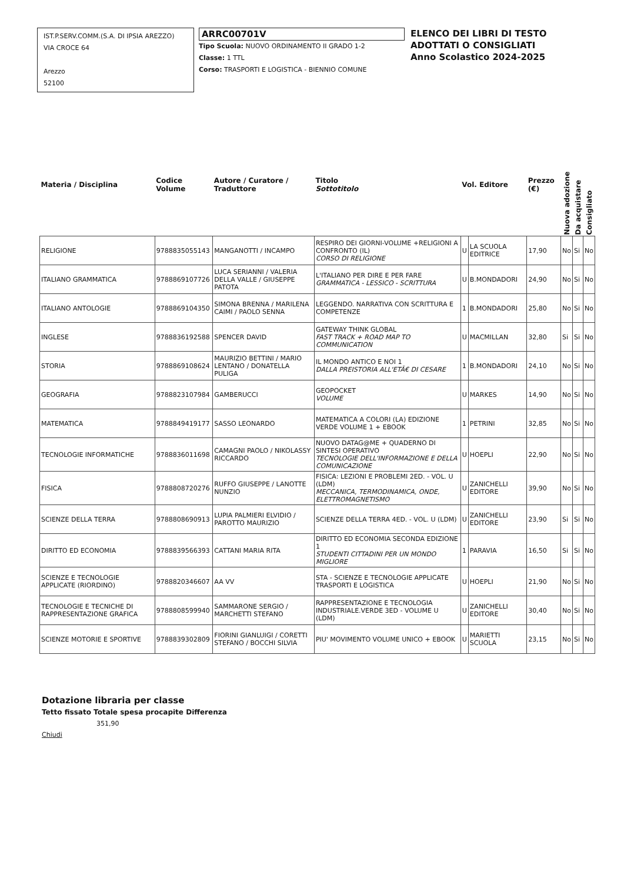IST.P.SERV.COMM.(S.A. DI IPSIA AREZZO)
VIA CROCE 64
Arezzo
52100
ARRC00701V
Tipo Scuola: NUOVO ORDINAMENTO II GRADO 1-2
Classe: 1 TTL
Corso: TRASPORTI E LOGISTICA - BIENNIO COMUNE
ELENCO DEI LIBRI DI TESTO
ADOTTATI O CONSIGLIATI
Anno Scolastico 2024-2025
| Materia / Disciplina | Codice Volume | Autore / Curatore / Traduttore | Titolo Sottotitolo | Vol. Editore | | Prezzo (€) | Nuova adozione | Da acquistare | Consigliato |
| --- | --- | --- | --- | --- | --- | --- | --- | --- | --- |
| RELIGIONE | 9788835055143 | MANGANOTTI / INCAMPO | RESPIRO DEI GIORNI-VOLUME +RELIGIONI A CONFRONTO (IL) CORSO DI RELIGIONE | U | LA SCUOLA EDITRICE | 17,90 | No | Si | No |
| ITALIANO GRAMMATICA | 9788869107726 | LUCA SERIANNI / VALERIA DELLA VALLE / GIUSEPPE PATOTA | L'ITALIANO PER DIRE E PER FARE GRAMMATICA - LESSICO - SCRITTURA | U | B.MONDADORI | 24,90 | No | Si | No |
| ITALIANO ANTOLOGIE | 9788869104350 | SIMONA BRENNA / MARILENA CAIMI / PAOLO SENNA | LEGGENDO. NARRATIVA CON SCRITTURA E COMPETENZE | 1 | B.MONDADORI | 25,80 | No | Si | No |
| INGLESE | 9788836192588 | SPENCER DAVID | GATEWAY THINK GLOBAL FAST TRACK + ROAD MAP TO COMMUNICATION | U | MACMILLAN | 32,80 | Si | Si | No |
| STORIA | 9788869108624 | MAURIZIO BETTINI / MARIO LENTANO / DONATELLA PULIGA | IL MONDO ANTICO E NOI 1 DALLA PREISTORIA ALL'ETÃ€ DI CESARE | 1 | B.MONDADORI | 24,10 | No | Si | No |
| GEOGRAFIA | 9788823107984 | GAMBERUCCI | GEOPOCKET VOLUME | U | MARKES | 14,90 | No | Si | No |
| MATEMATICA | 9788849419177 | SASSO LEONARDO | MATEMATICA A COLORI (LA) EDIZIONE VERDE VOLUME 1 + EBOOK | 1 | PETRINI | 32,85 | No | Si | No |
| TECNOLOGIE INFORMATICHE | 9788836011698 | CAMAGNI PAOLO / NIKOLASSY RICCARDO | NUOVO DATAG@ME + QUADERNO DI SINTESI OPERATIVO TECNOLOGIE DELL'INFORMAZIONE E DELLA COMUNICAZIONE | U | HOEPLI | 22,90 | No | Si | No |
| FISICA | 9788808720276 | RUFFO GIUSEPPE / LANOTTE NUNZIO | FISICA: LEZIONI E PROBLEMI 2ED. - VOL. U (LDM) MECCANICA, TERMODINAMICA, ONDE, ELETTROMAGNETISMO | U | ZANICHELLI EDITORE | 39,90 | No | Si | No |
| SCIENZE DELLA TERRA | 9788808690913 | LUPIA PALMIERI ELVIDIO / PAROTTO MAURIZIO | SCIENZE DELLA TERRA 4ED. - VOL. U (LDM) | U | ZANICHELLI EDITORE | 23,90 | Si | Si | No |
| DIRITTO ED ECONOMIA | 9788839566393 | CATTANI MARIA RITA | DIRITTO ED ECONOMIA SECONDA EDIZIONE 1 STUDENTI CITTADINI PER UN MONDO MIGLIORE | 1 | PARAVIA | 16,50 | Si | Si | No |
| SCIENZE E TECNOLOGIE APPLICATE (RIORDINO) | 9788820346607 | AA VV | STA - SCIENZE E TECNOLOGIE APPLICATE TRASPORTI E LOGISTICA | U | HOEPLI | 21,90 | No | Si | No |
| TECNOLOGIE E TECNICHE DI RAPPRESENTAZIONE GRAFICA | 9788808599940 | SAMMARONE SERGIO / MARCHETTI STEFANO | RAPPRESENTAZIONE E TECNOLOGIA INDUSTRIALE.VERDE 3ED - VOLUME U (LDM) | U | ZANICHELLI EDITORE | 30,40 | No | Si | No |
| SCIENZE MOTORIE E SPORTIVE | 9788839302809 | FIORINI GIANLUIGI / CORETTI STEFANO / BOCCHI SILVIA | PIU' MOVIMENTO VOLUME UNICO + EBOOK | U | MARIETTI SCUOLA | 23,15 | No | Si | No |
Dotazione libraria per classe
Tetto fissato Totale spesa procapite Differenza
351,90
Chiudi